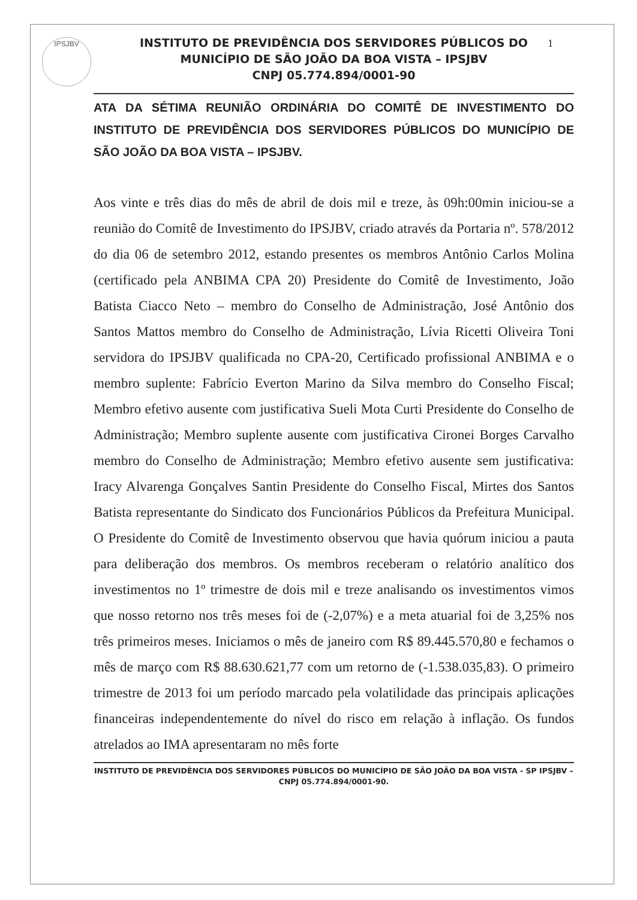IPSJBV 1
INSTITUTO DE PREVIDÊNCIA DOS SERVIDORES PÚBLICOS DO
MUNICÍPIO DE SÃO JOÃO DA BOA VISTA – IPSJBV
CNPJ 05.774.894/0001-90
ATA DA SÉTIMA REUNIÃO ORDINÁRIA DO COMITÊ DE INVESTIMENTO DO INSTITUTO DE PREVIDÊNCIA DOS SERVIDORES PÚBLICOS DO MUNICÍPIO DE SÃO JOÃO DA BOA VISTA – IPSJBV.
Aos vinte e três dias do mês de abril de dois mil e treze, às 09h:00min iniciou-se a reunião do Comitê de Investimento do IPSJBV, criado através da Portaria nº. 578/2012 do dia 06 de setembro 2012, estando presentes os membros Antônio Carlos Molina (certificado pela ANBIMA CPA 20) Presidente do Comitê de Investimento, João Batista Ciacco Neto – membro do Conselho de Administração, José Antônio dos Santos Mattos membro do Conselho de Administração, Lívia Ricetti Oliveira Toni servidora do IPSJBV qualificada no CPA-20, Certificado profissional ANBIMA e o membro suplente: Fabrício Everton Marino da Silva membro do Conselho Fiscal; Membro efetivo ausente com justificativa Sueli Mota Curti Presidente do Conselho de Administração; Membro suplente ausente com justificativa Cironei Borges Carvalho membro do Conselho de Administração; Membro efetivo ausente sem justificativa: Iracy Alvarenga Gonçalves Santin Presidente do Conselho Fiscal, Mirtes dos Santos Batista representante do Sindicato dos Funcionários Públicos da Prefeitura Municipal. O Presidente do Comitê de Investimento observou que havia quórum iniciou a pauta para deliberação dos membros. Os membros receberam o relatório analítico dos investimentos no 1º trimestre de dois mil e treze analisando os investimentos vimos que nosso retorno nos três meses foi de (-2,07%) e a meta atuarial foi de 3,25% nos três primeiros meses. Iniciamos o mês de janeiro com R$ 89.445.570,80 e fechamos o mês de março com R$ 88.630.621,77 com um retorno de (-1.538.035,83). O primeiro trimestre de 2013 foi um período marcado pela volatilidade das principais aplicações financeiras independentemente do nível do risco em relação à inflação. Os fundos atrelados ao IMA apresentaram no mês forte
INSTITUTO DE PREVIDÊNCIA DOS SERVIDORES PÚBLICOS DO MUNICÍPIO DE SÃO JOÃO DA BOA VISTA - SP IPSJBV – CNPJ 05.774.894/0001-90.